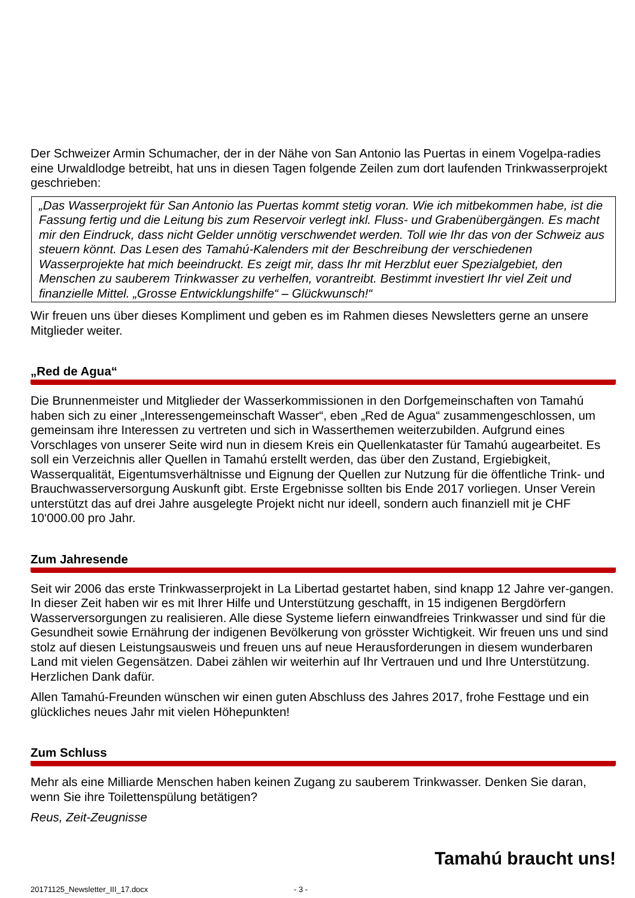Der Schweizer Armin Schumacher, der in der Nähe von San Antonio las Puertas in einem Vogelpa-radies eine Urwaldlodge betreibt, hat uns in diesen Tagen folgende Zeilen zum dort laufenden Trinkwasserprojekt geschrieben:
„Das Wasserprojekt für San Antonio las Puertas kommt stetig voran. Wie ich mitbekommen habe, ist die Fassung fertig und die Leitung bis zum Reservoir verlegt inkl. Fluss- und Grabenübergängen. Es macht mir den Eindruck, dass nicht Gelder unnötig verschwendet werden. Toll wie Ihr das von der Schweiz aus steuern könnt. Das Lesen des Tamahú-Kalenders mit der Beschreibung der verschiedenen Wasserprojekte hat mich beeindruckt. Es zeigt mir, dass Ihr mit Herzblut euer Spezialgebiet, den Menschen zu sauberem Trinkwasser zu verhelfen, vorantreibt. Bestimmt investiert Ihr viel Zeit und finanzielle Mittel. „Grosse Entwicklungshilfe“ – Glückwunsch!“
Wir freuen uns über dieses Kompliment und geben es im Rahmen dieses Newsletters gerne an unsere Mitglieder weiter.
„Red de Agua“
Die Brunnenmeister und Mitglieder der Wasserkommissionen in den Dorfgemeinschaften von Tamahú haben sich zu einer „Interessengemeinschaft Wasser“, eben „Red de Agua“ zusammengeschlossen, um gemeinsam ihre Interessen zu vertreten und sich in Wasserthemen weiterzubilden. Aufgrund eines Vorschlages von unserer Seite wird nun in diesem Kreis ein Quellenkataster für Tamahú augearbeitet. Es soll ein Verzeichnis aller Quellen in Tamahú erstellt werden, das über den Zustand, Ergiebigkeit, Wasserqualität, Eigentumsverhältnisse und Eignung der Quellen zur Nutzung für die öffentliche Trink- und Brauchwasserversorgung Auskunft gibt. Erste Ergebnisse sollten bis Ende 2017 vorliegen. Unser Verein unterstützt das auf drei Jahre ausgelegte Projekt nicht nur ideell, sondern auch finanziell mit je CHF 10‘000.00 pro Jahr.
Zum Jahresende
Seit wir 2006 das erste Trinkwasserprojekt in La Libertad gestartet haben, sind knapp 12 Jahre ver-gangen. In dieser Zeit haben wir es mit Ihrer Hilfe und Unterstützung geschafft, in 15 indigenen Bergdörfern Wasserversorgungen zu realisieren. Alle diese Systeme liefern einwandfreies Trinkwasser und sind für die Gesundheit sowie Ernährung der indigenen Bevölkerung von grösster Wichtigkeit. Wir freuen uns und sind stolz auf diesen Leistungsausweis und freuen uns auf neue Herausforderungen in diesem wunderbaren Land mit vielen Gegensätzen. Dabei zählen wir weiterhin auf Ihr Vertrauen und und Ihre Unterstützung. Herzlichen Dank dafür.
Allen Tamahú-Freunden wünschen wir einen guten Abschluss des Jahres 2017, frohe Festtage und ein glückliches neues Jahr mit vielen Höhepunkten!
Zum Schluss
Mehr als eine Milliarde Menschen haben keinen Zugang zu sauberem Trinkwasser. Denken Sie daran, wenn Sie ihre Toilettenspülung betätigen?
Reus, Zeit-Zeugnisse
Tamahú braucht uns!
20171125_Newsletter_III_17.docx - 3 -